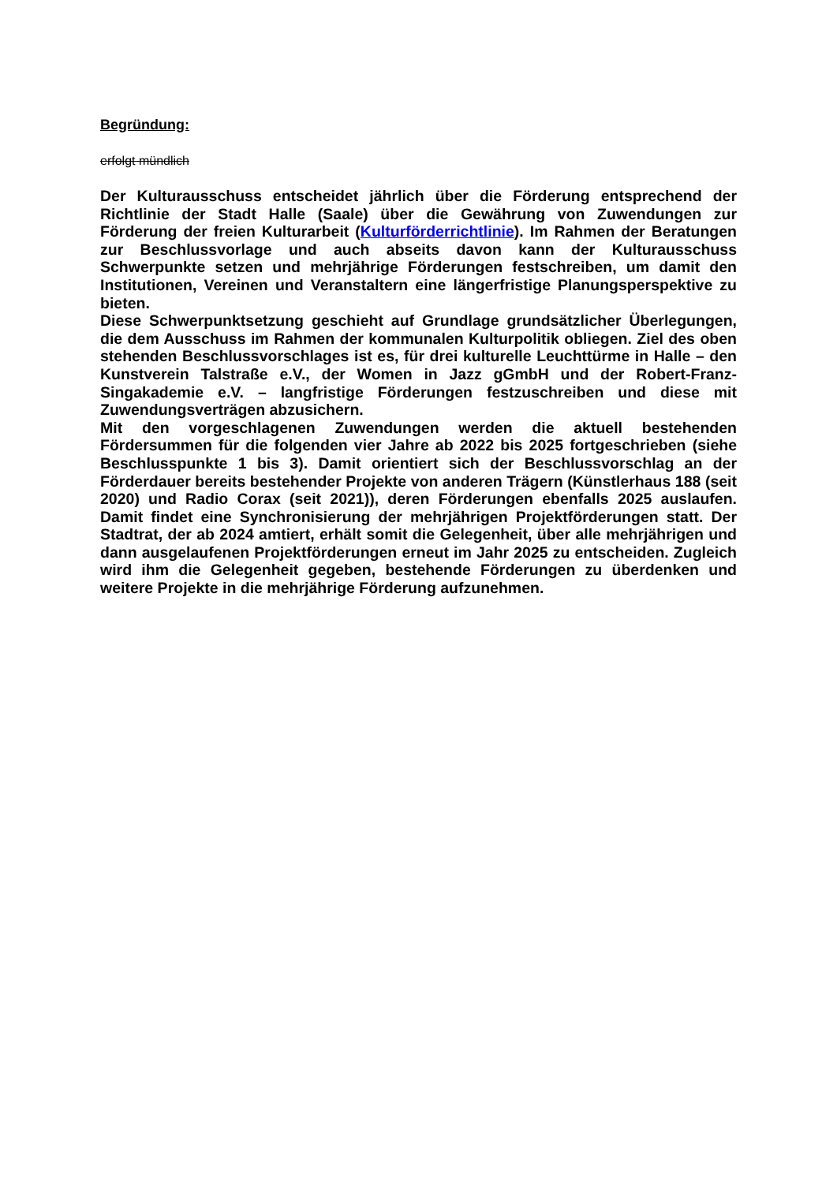Begründung:
erfolgt mündlich
Der Kulturausschuss entscheidet jährlich über die Förderung entsprechend der Richtlinie der Stadt Halle (Saale) über die Gewährung von Zuwendungen zur Förderung der freien Kulturarbeit (Kulturförderrichtlinie). Im Rahmen der Beratungen zur Beschlussvorlage und auch abseits davon kann der Kulturausschuss Schwerpunkte setzen und mehrjährige Förderungen festschreiben, um damit den Institutionen, Vereinen und Veranstaltern eine längerfristige Planungsperspektive zu bieten.
Diese Schwerpunktsetzung geschieht auf Grundlage grundsätzlicher Überlegungen, die dem Ausschuss im Rahmen der kommunalen Kulturpolitik obliegen. Ziel des oben stehenden Beschlussvorschlages ist es, für drei kulturelle Leuchttürme in Halle – den Kunstverein Talstraße e.V., der Women in Jazz gGmbH und der Robert-Franz-Singakademie e.V. – langfristige Förderungen festzuschreiben und diese mit Zuwendungsverträgen abzusichern.
Mit den vorgeschlagenen Zuwendungen werden die aktuell bestehenden Fördersummen für die folgenden vier Jahre ab 2022 bis 2025 fortgeschrieben (siehe Beschlusspunkte 1 bis 3). Damit orientiert sich der Beschlussvorschlag an der Förderdauer bereits bestehender Projekte von anderen Trägern (Künstlerhaus 188 (seit 2020) und Radio Corax (seit 2021)), deren Förderungen ebenfalls 2025 auslaufen. Damit findet eine Synchronisierung der mehrjährigen Projektförderungen statt. Der Stadtrat, der ab 2024 amtiert, erhält somit die Gelegenheit, über alle mehrjährigen und dann ausgelaufenen Projektförderungen erneut im Jahr 2025 zu entscheiden. Zugleich wird ihm die Gelegenheit gegeben, bestehende Förderungen zu überdenken und weitere Projekte in die mehrjährige Förderung aufzunehmen.